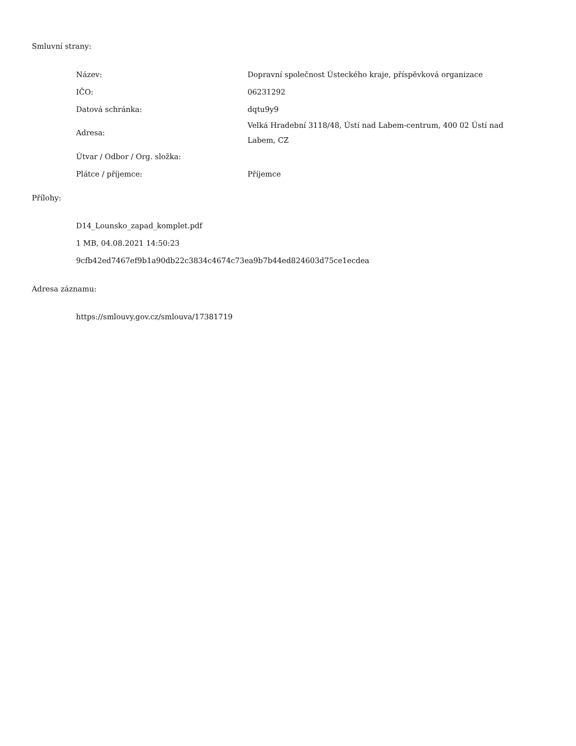Smluvní strany:
| Název: | Dopravní společnost Ústeckého kraje, příspěvková organizace |
| IČO: | 06231292 |
| Datová schránka: | dqtu9y9 |
| Adresa: | Velká Hradební 3118/48, Ústí nad Labem-centrum, 400 02 Ústí nad Labem, CZ |
| Útvar / Odbor / Org. složka: | |
| Plátce / příjemce: | Příjemce |
Přílohy:
D14_Lounsko_zapad_komplet.pdf
1 MB, 04.08.2021 14:50:23
9cfb42ed7467ef9b1a90db22c3834c4674c73ea9b7b44ed824603d75ce1ecdea
Adresa záznamu:
https://smlouvy.gov.cz/smlouva/17381719